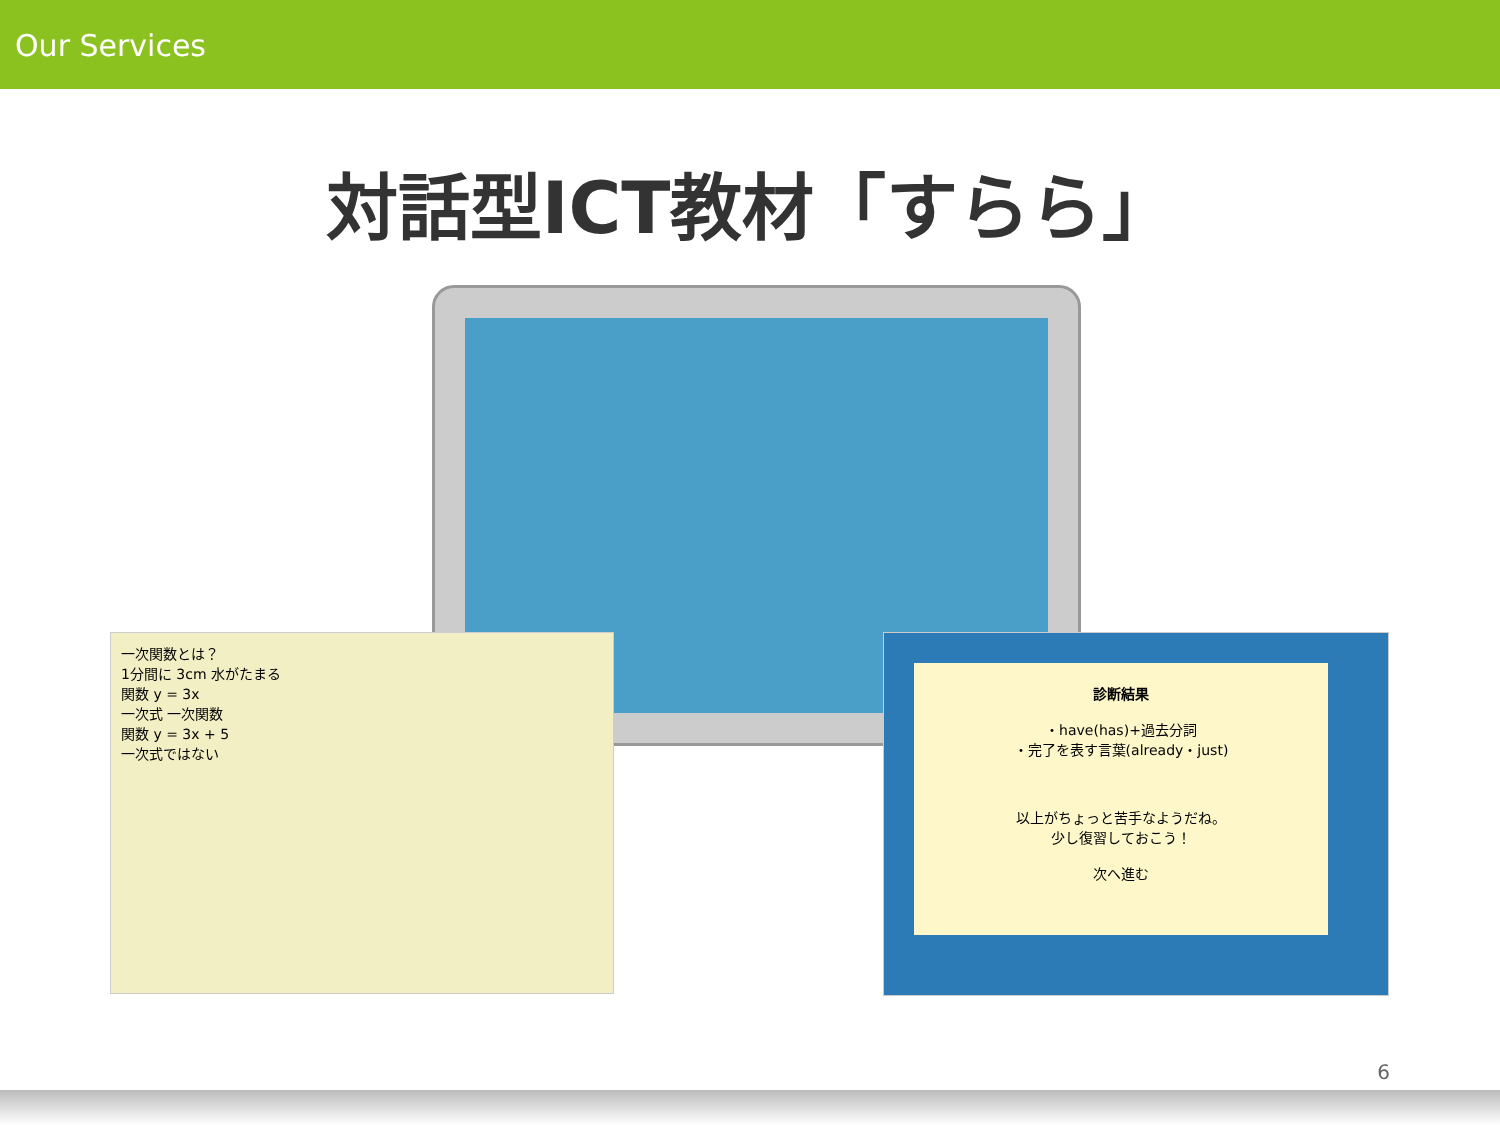Our Services
対話型ICT教材「すらら」
一次関数とは？
1分間に 3cm 水がたまる
関数 y = 3x
一次式 一次関数
関数 y = 3x + 5
一次式ではない
診断結果
・have(has)+過去分詞
・完了を表す言葉(already・just)
以上がちょっと苦手なようだね。
少し復習しておこう！
次へ進む
6